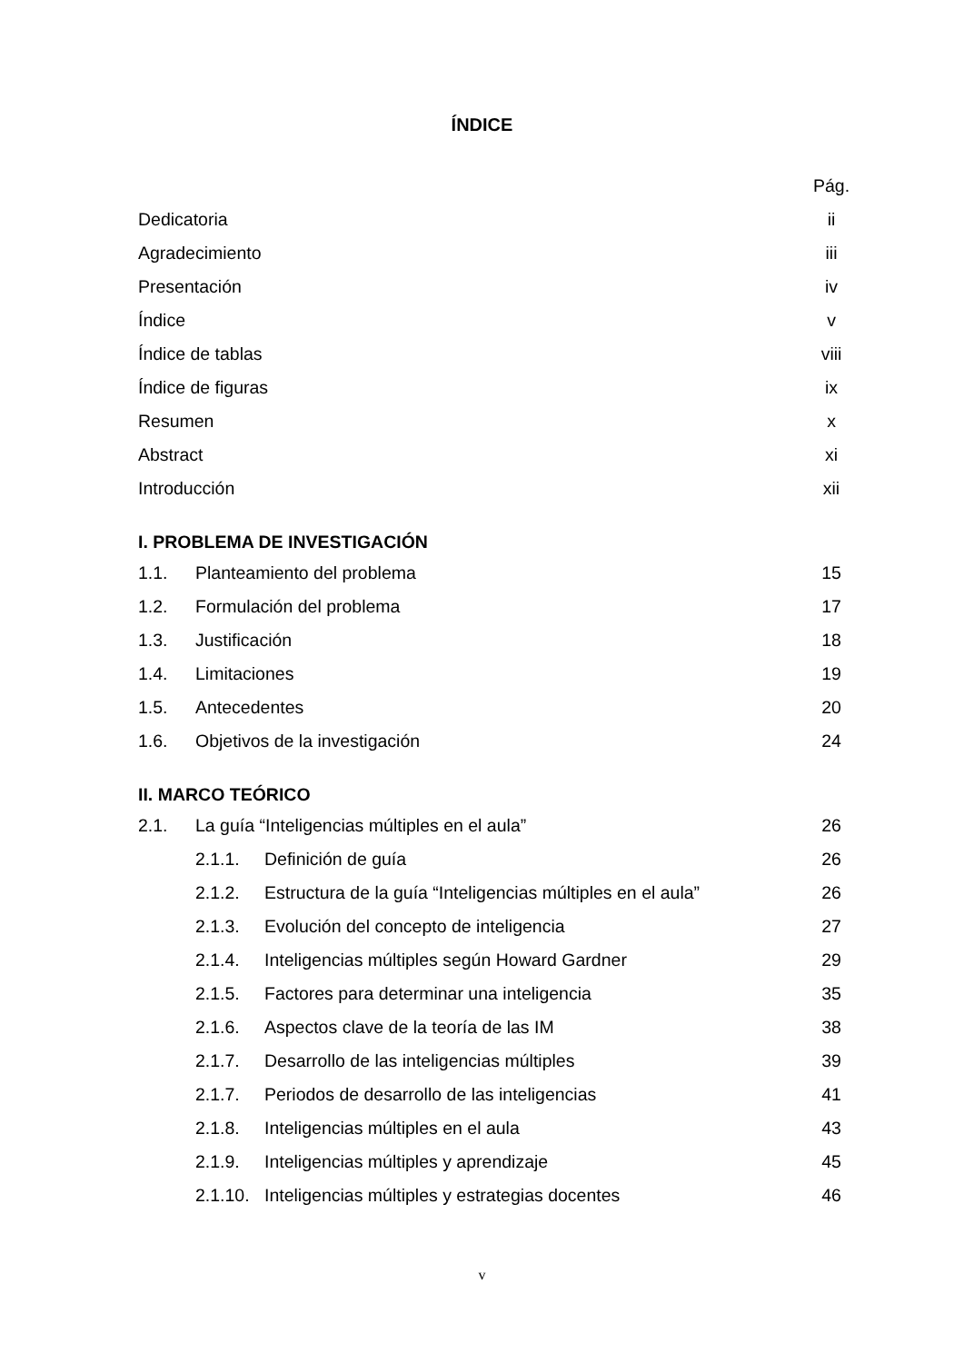ÍNDICE
Pág.
Dedicatoria ii
Agradecimiento iii
Presentación iv
Índice v
Índice de tablas viii
Índice de figuras ix
Resumen x
Abstract xi
Introducción xii
I. PROBLEMA DE INVESTIGACIÓN
1.1. Planteamiento del problema 15
1.2. Formulación del problema 17
1.3. Justificación 18
1.4. Limitaciones 19
1.5. Antecedentes 20
1.6. Objetivos de la investigación 24
II. MARCO TEÓRICO
2.1. La guía “Inteligencias múltiples en el aula” 26
2.1.1. Definición de guía 26
2.1.2. Estructura de la guía “Inteligencias múltiples en el aula” 26
2.1.3. Evolución del concepto de inteligencia 27
2.1.4. Inteligencias múltiples según Howard Gardner 29
2.1.5. Factores para determinar una inteligencia 35
2.1.6. Aspectos clave de la teoría de las IM 38
2.1.7. Desarrollo de las inteligencias múltiples 39
2.1.7. Periodos de desarrollo de las inteligencias 41
2.1.8. Inteligencias múltiples en el aula 43
2.1.9. Inteligencias múltiples y aprendizaje 45
2.1.10. Inteligencias múltiples y estrategias docentes 46
v